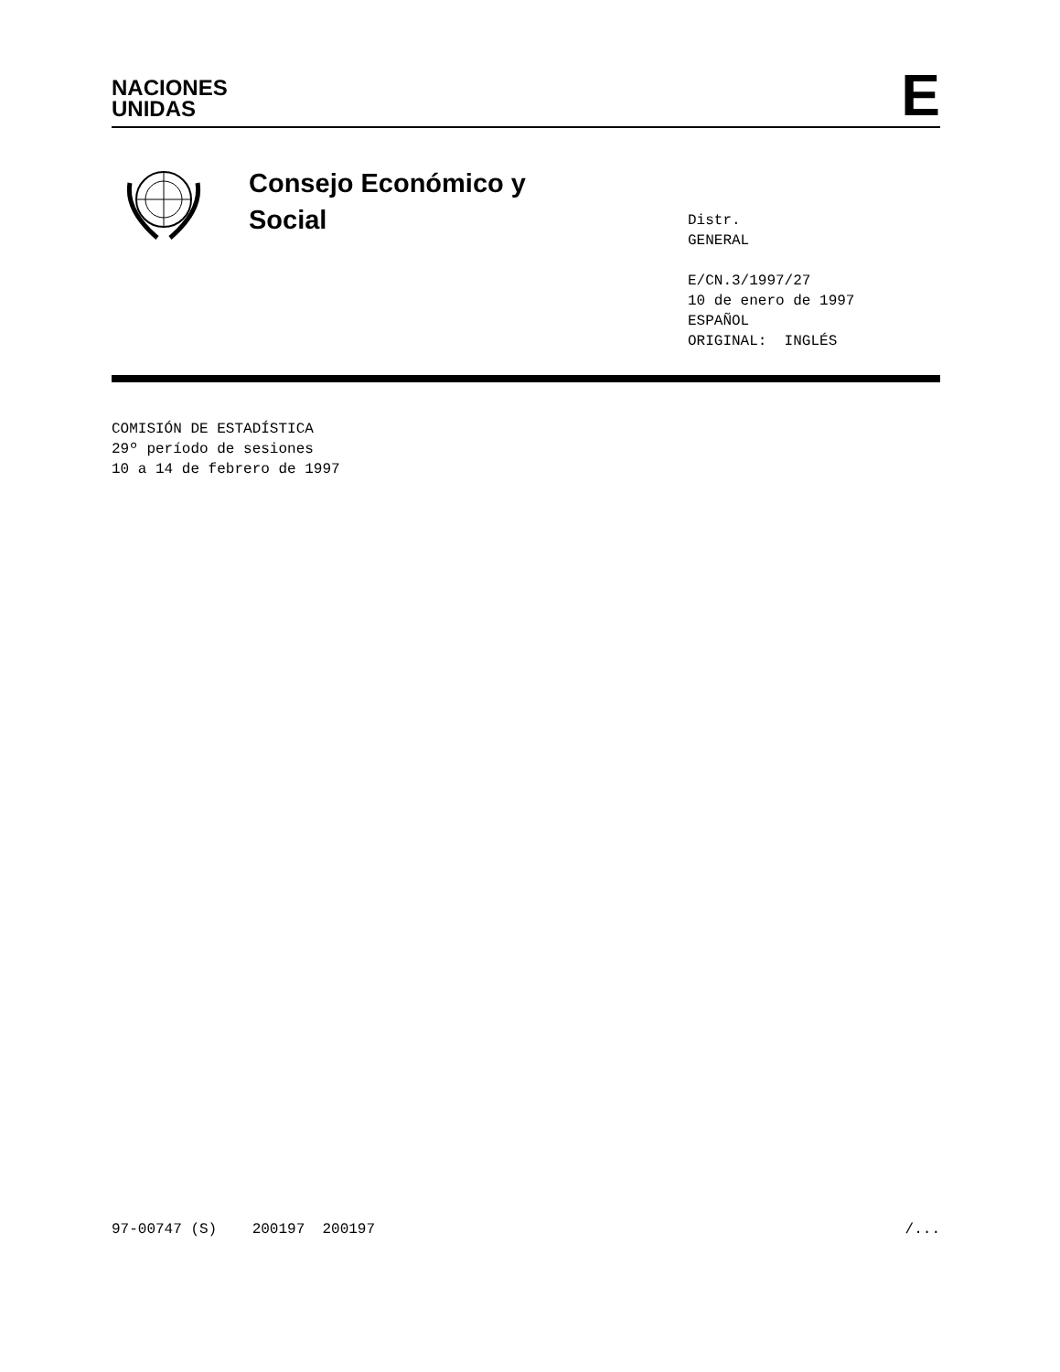NACIONES
UNIDAS
E
Consejo Económico y
Social
Distr.
GENERAL
E/CN.3/1997/27
10 de enero de 1997
ESPAÑOL
ORIGINAL: INGLÉS
COMISIÓN DE ESTADÍSTICA
29º período de sesiones
10 a 14 de febrero de 1997
97-00747 (S) 200197 200197 /...